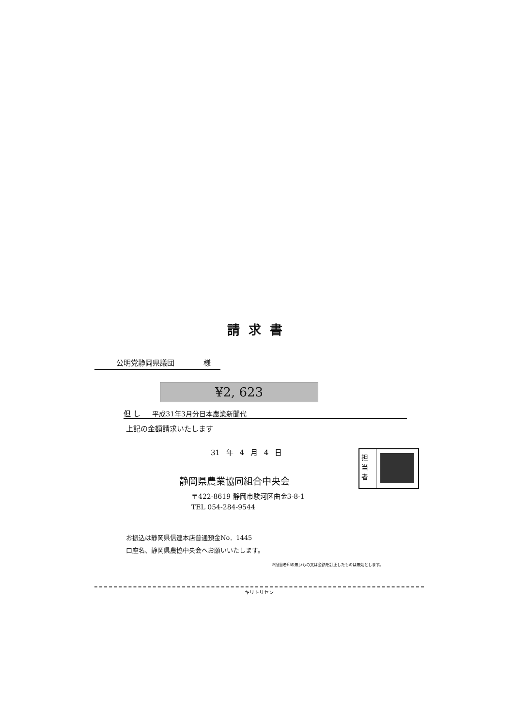請求書
公明党静岡県議団 様
¥2, 623
但 し 平成31年3月分日本農業新聞代
上記の金額請求いたします
31 年 4 月 4 日
静岡県農業協同組合中央会
〒422-8619 静岡市駿河区曲金3-8-1
TEL 054-284-9544
担当者
お振込は静岡県信連本店普通預金No．1445
口座名、静岡県農協中央会へお願いいたします。
※担当者印の無いもの又は金額を訂正したものは無効とします。
キリトリセン